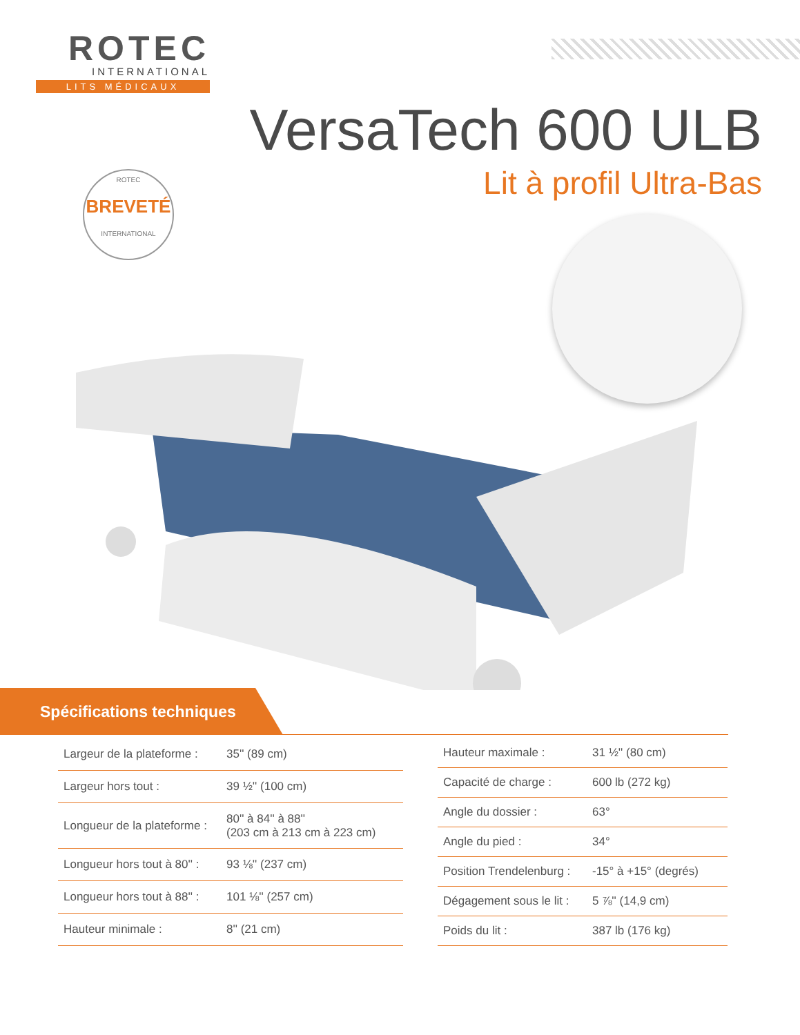ROTEC
INTERNATIONAL
LITS MÉDICAUX
VersaTech 600 ULB
Lit à profil Ultra-Bas
ROTEC
BREVETÉ
INTERNATIONAL
Spécifications techniques
| Largeur de la plateforme : | 35'' (89 cm) |
| Largeur hors tout : | 39 ½'' (100 cm) |
| Longueur de la plateforme : | 80'' à 84'' à 88'' (203 cm à 213 cm à 223 cm) |
| Longueur hors tout à 80'' : | 93 ⅛'' (237 cm) |
| Longueur hors tout à 88'' : | 101 ⅛'' (257 cm) |
| Hauteur minimale : | 8'' (21 cm) |
| Hauteur maximale : | 31 ½'' (80 cm) |
| Capacité de charge : | 600 lb (272 kg) |
| Angle du dossier : | 63° |
| Angle du pied : | 34° |
| Position Trendelenburg : | -15° à +15° (degrés) |
| Dégagement sous le lit : | 5 ⅞'' (14,9 cm) |
| Poids du lit : | 387 lb (176 kg) |